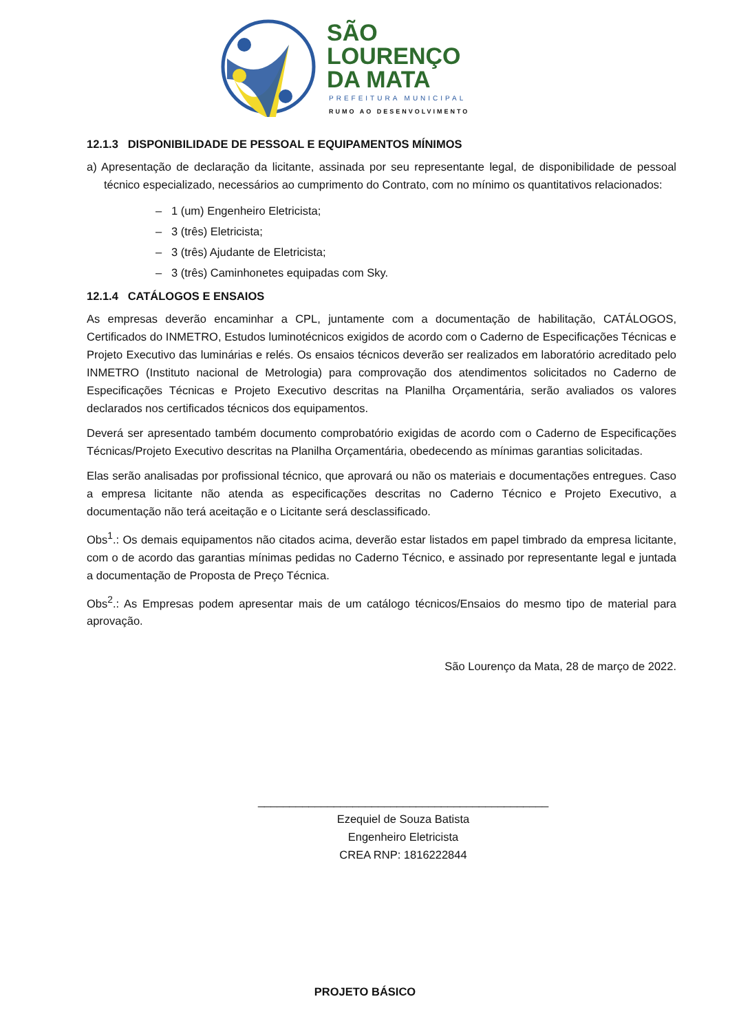SÃO
LOURENÇO
DA MATA
PREFEITURA MUNICIPAL
RUMO AO DESENVOLVIMENTO
12.1.3 DISPONIBILIDADE DE PESSOAL E EQUIPAMENTOS MÍNIMOS
a) Apresentação de declaração da licitante, assinada por seu representante legal, de disponibilidade de pessoal técnico especializado, necessários ao cumprimento do Contrato, com no mínimo os quantitativos relacionados:
– 1 (um) Engenheiro Eletricista;
– 3 (três) Eletricista;
– 3 (três) Ajudante de Eletricista;
– 3 (três) Caminhonetes equipadas com Sky.
12.1.4 CATÁLOGOS E ENSAIOS
As empresas deverão encaminhar a CPL, juntamente com a documentação de habilitação, CATÁLOGOS, Certificados do INMETRO, Estudos luminotécnicos exigidos de acordo com o Caderno de Especificações Técnicas e Projeto Executivo das luminárias e relés. Os ensaios técnicos deverão ser realizados em laboratório acreditado pelo INMETRO (Instituto nacional de Metrologia) para comprovação dos atendimentos solicitados no Caderno de Especificações Técnicas e Projeto Executivo descritas na Planilha Orçamentária, serão avaliados os valores declarados nos certificados técnicos dos equipamentos.
Deverá ser apresentado também documento comprobatório exigidas de acordo com o Caderno de Especificações Técnicas/Projeto Executivo descritas na Planilha Orçamentária, obedecendo as mínimas garantias solicitadas.
Elas serão analisadas por profissional técnico, que aprovará ou não os materiais e documentações entregues. Caso a empresa licitante não atenda as especificações descritas no Caderno Técnico e Projeto Executivo, a documentação não terá aceitação e o Licitante será desclassificado.
Obs<sup>1</sup>.: Os demais equipamentos não citados acima, deverão estar listados em papel timbrado da empresa licitante, com o de acordo das garantias mínimas pedidas no Caderno Técnico, e assinado por representante legal e juntada a documentação de Proposta de Preço Técnica.
Obs<sup>2</sup>.: As Empresas podem apresentar mais de um catálogo técnicos/Ensaios do mesmo tipo de material para aprovação.
São Lourenço da Mata, 28 de março de 2022.
______________________________________________
Ezequiel de Souza Batista
Engenheiro Eletricista
CREA RNP: 1816222844
PROJETO BÁSICO